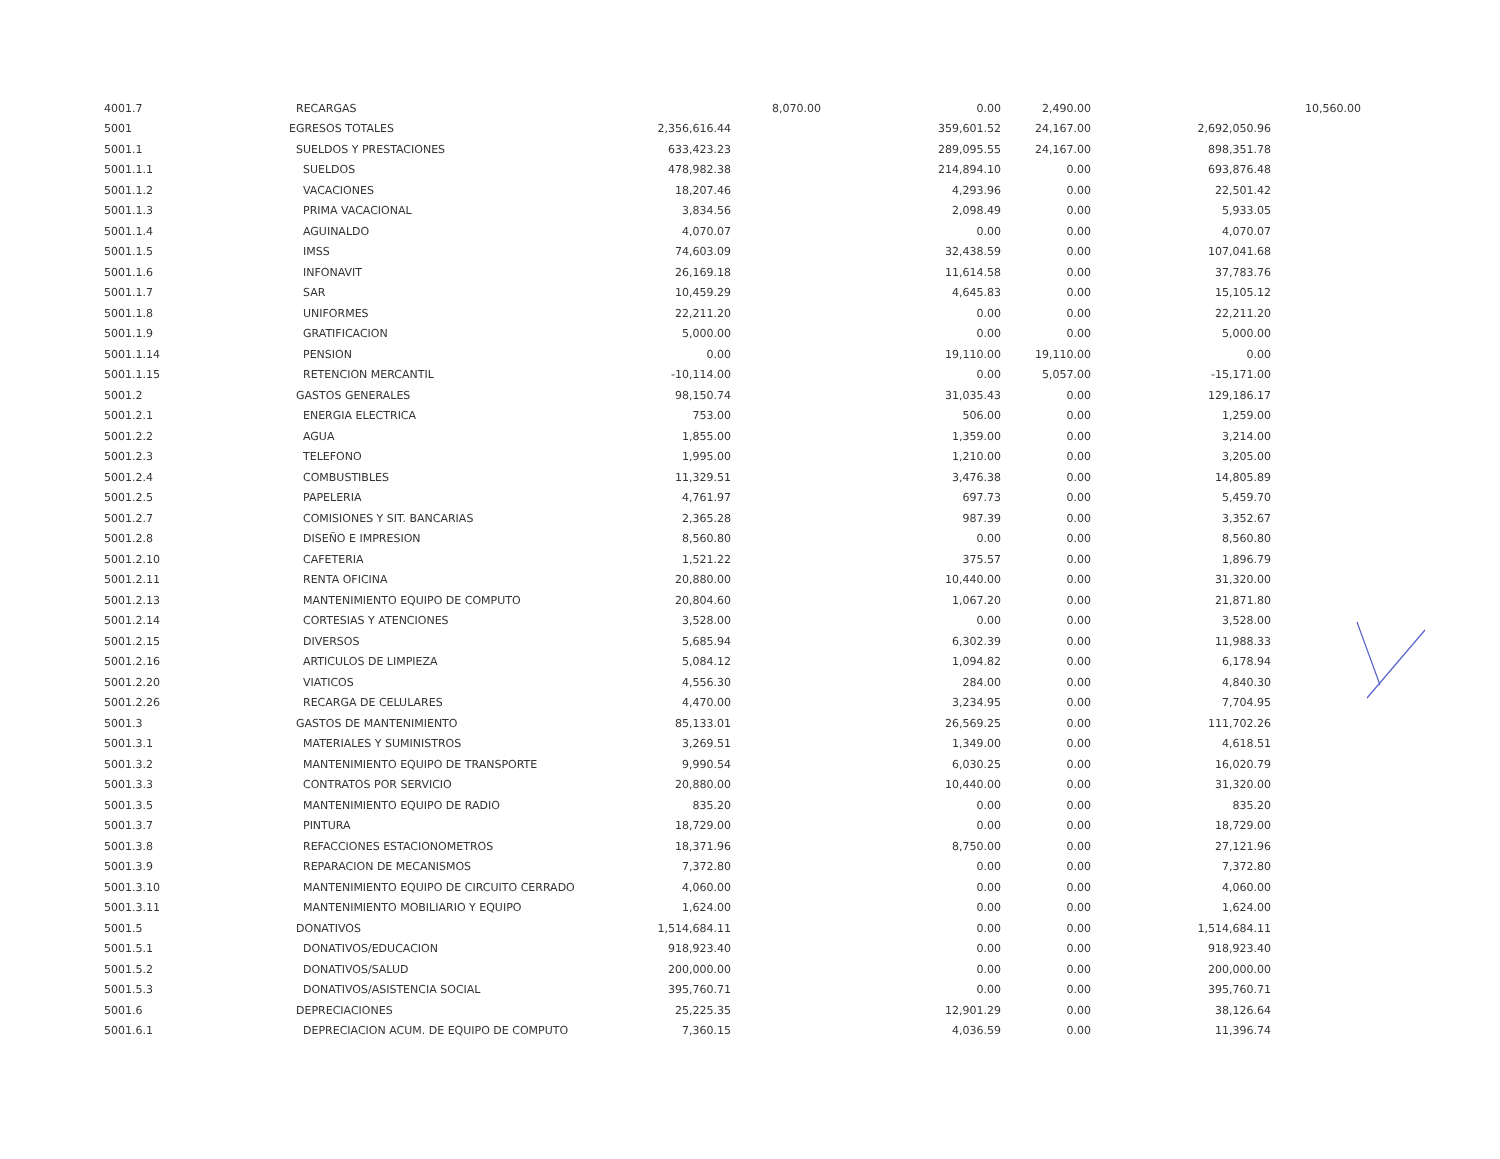| 4001.7 | RECARGAS | | 8,070.00 | 0.00 | 2,490.00 | | 10,560.00 |
| 5001 | EGRESOS TOTALES | 2,356,616.44 | | 359,601.52 | 24,167.00 | 2,692,050.96 | |
| 5001.1 | SUELDOS Y PRESTACIONES | 633,423.23 | | 289,095.55 | 24,167.00 | 898,351.78 | |
| 5001.1.1 | SUELDOS | 478,982.38 | | 214,894.10 | 0.00 | 693,876.48 | |
| 5001.1.2 | VACACIONES | 18,207.46 | | 4,293.96 | 0.00 | 22,501.42 | |
| 5001.1.3 | PRIMA VACACIONAL | 3,834.56 | | 2,098.49 | 0.00 | 5,933.05 | |
| 5001.1.4 | AGUINALDO | 4,070.07 | | 0.00 | 0.00 | 4,070.07 | |
| 5001.1.5 | IMSS | 74,603.09 | | 32,438.59 | 0.00 | 107,041.68 | |
| 5001.1.6 | INFONAVIT | 26,169.18 | | 11,614.58 | 0.00 | 37,783.76 | |
| 5001.1.7 | SAR | 10,459.29 | | 4,645.83 | 0.00 | 15,105.12 | |
| 5001.1.8 | UNIFORMES | 22,211.20 | | 0.00 | 0.00 | 22,211.20 | |
| 5001.1.9 | GRATIFICACION | 5,000.00 | | 0.00 | 0.00 | 5,000.00 | |
| 5001.1.14 | PENSION | 0.00 | | 19,110.00 | 19,110.00 | 0.00 | |
| 5001.1.15 | RETENCION MERCANTIL | -10,114.00 | | 0.00 | 5,057.00 | -15,171.00 | |
| 5001.2 | GASTOS GENERALES | 98,150.74 | | 31,035.43 | 0.00 | 129,186.17 | |
| 5001.2.1 | ENERGIA ELECTRICA | 753.00 | | 506.00 | 0.00 | 1,259.00 | |
| 5001.2.2 | AGUA | 1,855.00 | | 1,359.00 | 0.00 | 3,214.00 | |
| 5001.2.3 | TELEFONO | 1,995.00 | | 1,210.00 | 0.00 | 3,205.00 | |
| 5001.2.4 | COMBUSTIBLES | 11,329.51 | | 3,476.38 | 0.00 | 14,805.89 | |
| 5001.2.5 | PAPELERIA | 4,761.97 | | 697.73 | 0.00 | 5,459.70 | |
| 5001.2.7 | COMISIONES Y SIT. BANCARIAS | 2,365.28 | | 987.39 | 0.00 | 3,352.67 | |
| 5001.2.8 | DISEÑO E IMPRESION | 8,560.80 | | 0.00 | 0.00 | 8,560.80 | |
| 5001.2.10 | CAFETERIA | 1,521.22 | | 375.57 | 0.00 | 1,896.79 | |
| 5001.2.11 | RENTA OFICINA | 20,880.00 | | 10,440.00 | 0.00 | 31,320.00 | |
| 5001.2.13 | MANTENIMIENTO EQUIPO DE COMPUTO | 20,804.60 | | 1,067.20 | 0.00 | 21,871.80 | |
| 5001.2.14 | CORTESIAS Y ATENCIONES | 3,528.00 | | 0.00 | 0.00 | 3,528.00 | |
| 5001.2.15 | DIVERSOS | 5,685.94 | | 6,302.39 | 0.00 | 11,988.33 | |
| 5001.2.16 | ARTICULOS DE LIMPIEZA | 5,084.12 | | 1,094.82 | 0.00 | 6,178.94 | |
| 5001.2.20 | VIATICOS | 4,556.30 | | 284.00 | 0.00 | 4,840.30 | |
| 5001.2.26 | RECARGA DE CELULARES | 4,470.00 | | 3,234.95 | 0.00 | 7,704.95 | |
| 5001.3 | GASTOS DE MANTENIMIENTO | 85,133.01 | | 26,569.25 | 0.00 | 111,702.26 | |
| 5001.3.1 | MATERIALES Y SUMINISTROS | 3,269.51 | | 1,349.00 | 0.00 | 4,618.51 | |
| 5001.3.2 | MANTENIMIENTO EQUIPO DE TRANSPORTE | 9,990.54 | | 6,030.25 | 0.00 | 16,020.79 | |
| 5001.3.3 | CONTRATOS POR SERVICIO | 20,880.00 | | 10,440.00 | 0.00 | 31,320.00 | |
| 5001.3.5 | MANTENIMIENTO EQUIPO DE RADIO | 835.20 | | 0.00 | 0.00 | 835.20 | |
| 5001.3.7 | PINTURA | 18,729.00 | | 0.00 | 0.00 | 18,729.00 | |
| 5001.3.8 | REFACCIONES ESTACIONOMETROS | 18,371.96 | | 8,750.00 | 0.00 | 27,121.96 | |
| 5001.3.9 | REPARACION DE MECANISMOS | 7,372.80 | | 0.00 | 0.00 | 7,372.80 | |
| 5001.3.10 | MANTENIMIENTO EQUIPO DE CIRCUITO CERRADO | 4,060.00 | | 0.00 | 0.00 | 4,060.00 | |
| 5001.3.11 | MANTENIMIENTO MOBILIARIO Y EQUIPO | 1,624.00 | | 0.00 | 0.00 | 1,624.00 | |
| 5001.5 | DONATIVOS | 1,514,684.11 | | 0.00 | 0.00 | 1,514,684.11 | |
| 5001.5.1 | DONATIVOS/EDUCACION | 918,923.40 | | 0.00 | 0.00 | 918,923.40 | |
| 5001.5.2 | DONATIVOS/SALUD | 200,000.00 | | 0.00 | 0.00 | 200,000.00 | |
| 5001.5.3 | DONATIVOS/ASISTENCIA SOCIAL | 395,760.71 | | 0.00 | 0.00 | 395,760.71 | |
| 5001.6 | DEPRECIACIONES | 25,225.35 | | 12,901.29 | 0.00 | 38,126.64 | |
| 5001.6.1 | DEPRECIACION ACUM. DE EQUIPO DE COMPUTO | 7,360.15 | | 4,036.59 | 0.00 | 11,396.74 | |